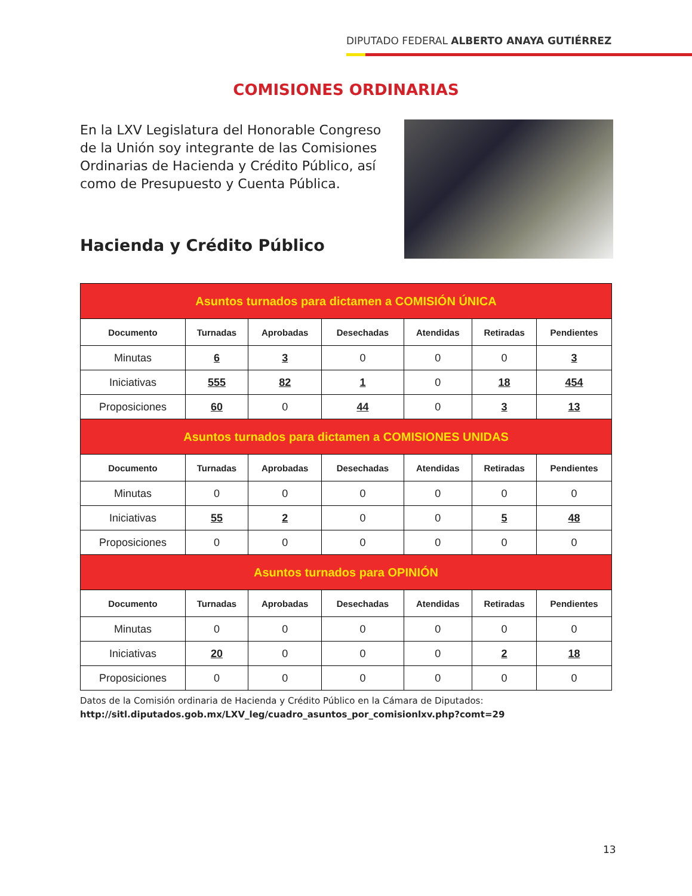DIPUTADO FEDERAL ALBERTO ANAYA GUTIÉRREZ
COMISIONES ORDINARIAS
En la LXV Legislatura del Honorable Congreso de la Unión soy integrante de las Comisiones Ordinarias de Hacienda y Crédito Público, así como de Presupuesto y Cuenta Pública.
Hacienda y Crédito Público
| Asuntos turnados para dictamen a COMISIÓN ÚNICA | | | | | | |
| Documento | Turnadas | Aprobadas | Desechadas | Atendidas | Retiradas | Pendientes |
| Minutas | 6 | 3 | 0 | 0 | 0 | 3 |
| Iniciativas | 555 | 82 | 1 | 0 | 18 | 454 |
| Proposiciones | 60 | 0 | 44 | 0 | 3 | 13 |
| Asuntos turnados para dictamen a COMISIONES UNIDAS | | | | | | |
| Documento | Turnadas | Aprobadas | Desechadas | Atendidas | Retiradas | Pendientes |
| Minutas | 0 | 0 | 0 | 0 | 0 | 0 |
| Iniciativas | 55 | 2 | 0 | 0 | 5 | 48 |
| Proposiciones | 0 | 0 | 0 | 0 | 0 | 0 |
| Asuntos turnados para OPINIÓN | | | | | | |
| Documento | Turnadas | Aprobadas | Desechadas | Atendidas | Retiradas | Pendientes |
| Minutas | 0 | 0 | 0 | 0 | 0 | 0 |
| Iniciativas | 20 | 0 | 0 | 0 | 2 | 18 |
| Proposiciones | 0 | 0 | 0 | 0 | 0 | 0 |
Datos de la Comisión ordinaria de Hacienda y Crédito Público en la Cámara de Diputados:
http://sitl.diputados.gob.mx/LXV_leg/cuadro_asuntos_por_comisionlxv.php?comt=29
13